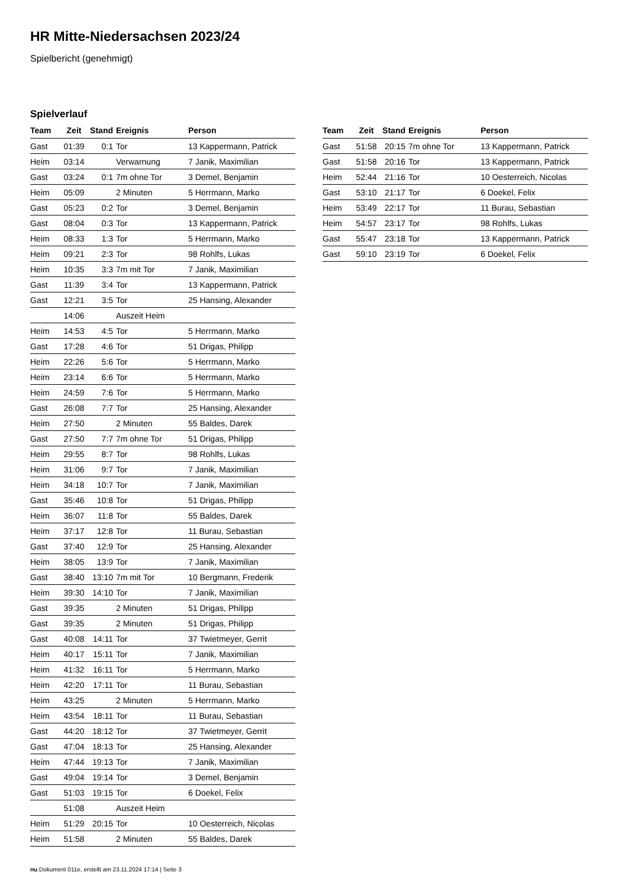HR Mitte-Niedersachsen 2023/24
Spielbericht (genehmigt)
Spielverlauf
| Team | Zeit | Stand | Ereignis | Person |
| --- | --- | --- | --- | --- |
| Gast | 01:39 | 0:1 | Tor | 13 Kappermann, Patrick |
| Heim | 03:14 | | Verwarnung | 7 Janik, Maximilian |
| Gast | 03:24 | 0:1 | 7m ohne Tor | 3 Demel, Benjamin |
| Heim | 05:09 | | 2 Minuten | 5 Herrmann, Marko |
| Gast | 05:23 | 0:2 | Tor | 3 Demel, Benjamin |
| Gast | 08:04 | 0:3 | Tor | 13 Kappermann, Patrick |
| Heim | 08:33 | 1:3 | Tor | 5 Herrmann, Marko |
| Heim | 09:21 | 2:3 | Tor | 98 Rohlfs, Lukas |
| Heim | 10:35 | 3:3 | 7m mit Tor | 7 Janik, Maximilian |
| Gast | 11:39 | 3:4 | Tor | 13 Kappermann, Patrick |
| Gast | 12:21 | 3:5 | Tor | 25 Hansing, Alexander |
| | 14:06 | | Auszeit Heim | |
| Heim | 14:53 | 4:5 | Tor | 5 Herrmann, Marko |
| Gast | 17:28 | 4:6 | Tor | 51 Drigas, Philipp |
| Heim | 22:26 | 5:6 | Tor | 5 Herrmann, Marko |
| Heim | 23:14 | 6:6 | Tor | 5 Herrmann, Marko |
| Heim | 24:59 | 7:6 | Tor | 5 Herrmann, Marko |
| Gast | 26:08 | 7:7 | Tor | 25 Hansing, Alexander |
| Heim | 27:50 | | 2 Minuten | 55 Baldes, Darek |
| Gast | 27:50 | 7:7 | 7m ohne Tor | 51 Drigas, Philipp |
| Heim | 29:55 | 8:7 | Tor | 98 Rohlfs, Lukas |
| Heim | 31:06 | 9:7 | Tor | 7 Janik, Maximilian |
| Heim | 34:18 | 10:7 | Tor | 7 Janik, Maximilian |
| Gast | 35:46 | 10:8 | Tor | 51 Drigas, Philipp |
| Heim | 36:07 | 11:8 | Tor | 55 Baldes, Darek |
| Heim | 37:17 | 12:8 | Tor | 11 Burau, Sebastian |
| Gast | 37:40 | 12:9 | Tor | 25 Hansing, Alexander |
| Heim | 38:05 | 13:9 | Tor | 7 Janik, Maximilian |
| Gast | 38:40 | 13:10 | 7m mit Tor | 10 Bergmann, Frederik |
| Heim | 39:30 | 14:10 | Tor | 7 Janik, Maximilian |
| Gast | 39:35 | | 2 Minuten | 51 Drigas, Philipp |
| Gast | 39:35 | | 2 Minuten | 51 Drigas, Philipp |
| Gast | 40:08 | 14:11 | Tor | 37 Twietmeyer, Gerrit |
| Heim | 40:17 | 15:11 | Tor | 7 Janik, Maximilian |
| Heim | 41:32 | 16:11 | Tor | 5 Herrmann, Marko |
| Heim | 42:20 | 17:11 | Tor | 11 Burau, Sebastian |
| Heim | 43:25 | | 2 Minuten | 5 Herrmann, Marko |
| Heim | 43:54 | 18:11 | Tor | 11 Burau, Sebastian |
| Gast | 44:20 | 18:12 | Tor | 37 Twietmeyer, Gerrit |
| Gast | 47:04 | 18:13 | Tor | 25 Hansing, Alexander |
| Heim | 47:44 | 19:13 | Tor | 7 Janik, Maximilian |
| Gast | 49:04 | 19:14 | Tor | 3 Demel, Benjamin |
| Gast | 51:03 | 19:15 | Tor | 6 Doekel, Felix |
| | 51:08 | | Auszeit Heim | |
| Heim | 51:29 | 20:15 | Tor | 10 Oesterreich, Nicolas |
| Heim | 51:58 | | 2 Minuten | 55 Baldes, Darek |
| Team | Zeit | Stand | Ereignis | Person |
| --- | --- | --- | --- | --- |
| Gast | 51:58 | 20:15 | 7m ohne Tor | 13 Kappermann, Patrick |
| Gast | 51:58 | 20:16 | Tor | 13 Kappermann, Patrick |
| Heim | 52:44 | 21:16 | Tor | 10 Oesterreich, Nicolas |
| Gast | 53:10 | 21:17 | Tor | 6 Doekel, Felix |
| Heim | 53:49 | 22:17 | Tor | 11 Burau, Sebastian |
| Heim | 54:57 | 23:17 | Tor | 98 Rohlfs, Lukas |
| Gast | 55:47 | 23:18 | Tor | 13 Kappermann, Patrick |
| Gast | 59:10 | 23:19 | Tor | 6 Doekel, Felix |
nu.Dokument 011e, erstellt am 23.11.2024 17:14 | Seite 3